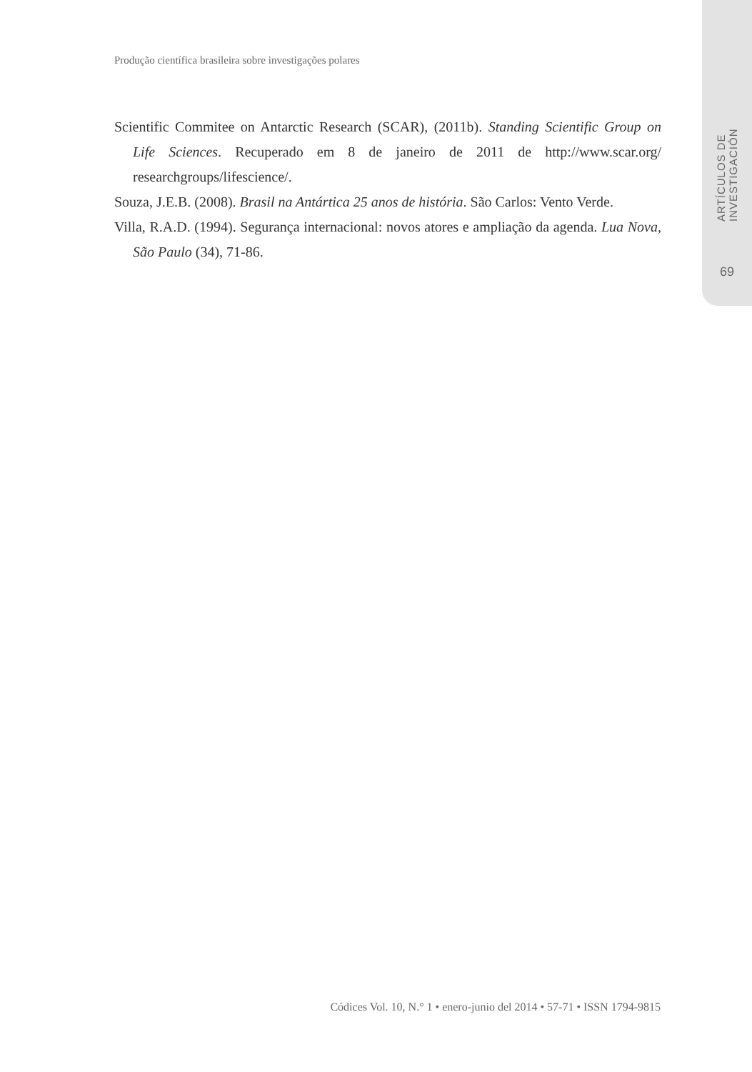ARTÍCULOS DE INVESTIGACIÓN
69
Produção científica brasileira sobre investigações polares
Scientific Commitee on Antarctic Research (SCAR), (2011b). Standing Scientific Group on Life Sciences. Recuperado em 8 de janeiro de 2011 de http://www.scar.org/ researchgroups/lifescience/.
Souza, J.E.B. (2008). Brasil na Antártica 25 anos de história. São Carlos: Vento Verde.
Villa, R.A.D. (1994). Segurança internacional: novos atores e ampliação da agenda. Lua Nova, São Paulo (34), 71-86.
Códices Vol. 10, N.° 1 • enero-junio del 2014 • 57-71 • ISSN 1794-9815